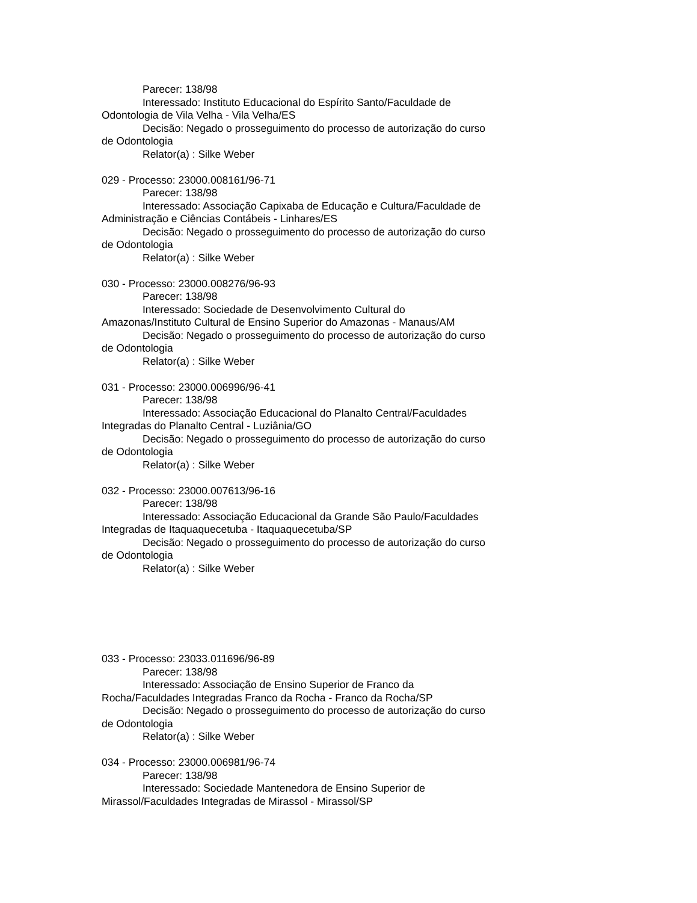Parecer: 138/98
Interessado: Instituto Educacional do Espírito Santo/Faculdade de Odontologia de Vila Velha - Vila Velha/ES
Decisão: Negado o prosseguimento do processo de autorização do curso de Odontologia
Relator(a) : Silke Weber
029 - Processo: 23000.008161/96-71
Parecer: 138/98
Interessado: Associação Capixaba de Educação e Cultura/Faculdade de Administração e Ciências Contábeis - Linhares/ES
Decisão: Negado o prosseguimento do processo de autorização do curso de Odontologia
Relator(a) : Silke Weber
030 - Processo: 23000.008276/96-93
Parecer: 138/98
Interessado: Sociedade de Desenvolvimento Cultural do Amazonas/Instituto Cultural de Ensino Superior do Amazonas - Manaus/AM
Decisão: Negado o prosseguimento do processo de autorização do curso de Odontologia
Relator(a) : Silke Weber
031 - Processo: 23000.006996/96-41
Parecer: 138/98
Interessado: Associação Educacional do Planalto Central/Faculdades Integradas do Planalto Central - Luziânia/GO
Decisão: Negado o prosseguimento do processo de autorização do curso de Odontologia
Relator(a) : Silke Weber
032 - Processo: 23000.007613/96-16
Parecer: 138/98
Interessado: Associação Educacional da Grande São Paulo/Faculdades Integradas de Itaquaquecetuba - Itaquaquecetuba/SP
Decisão: Negado o prosseguimento do processo de autorização do curso de Odontologia
Relator(a) : Silke Weber
033 - Processo: 23033.011696/96-89
Parecer: 138/98
Interessado: Associação de Ensino Superior de Franco da Rocha/Faculdades Integradas Franco da Rocha - Franco da Rocha/SP
Decisão: Negado o prosseguimento do processo de autorização do curso de Odontologia
Relator(a) : Silke Weber
034 - Processo: 23000.006981/96-74
Parecer: 138/98
Interessado: Sociedade Mantenedora de Ensino Superior de Mirassol/Faculdades Integradas de Mirassol - Mirassol/SP